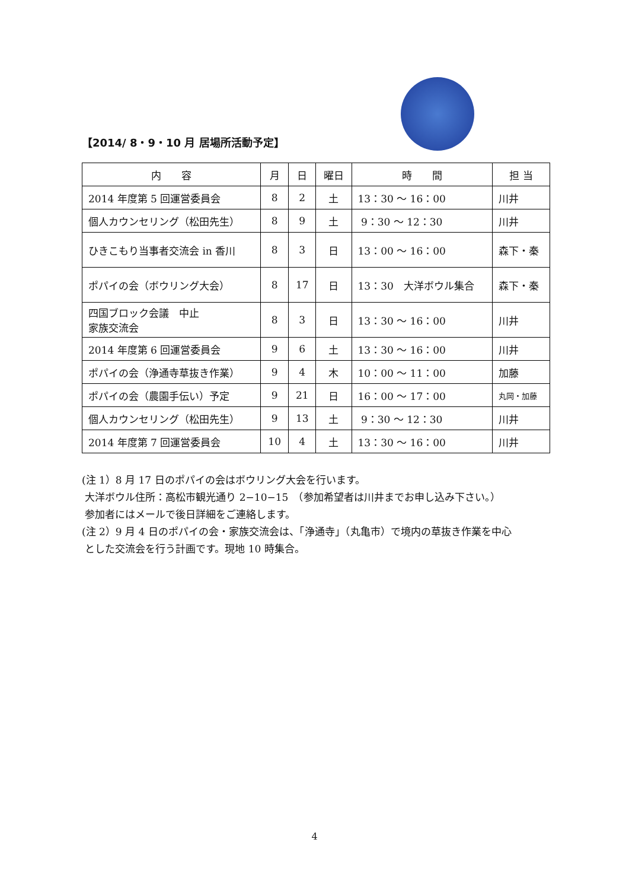【2014/ 8・9・10 月 居場所活動予定】
| 内 容 | 月 | 日 | 曜日 | 時 間 | 担 当 |
| --- | --- | --- | --- | --- | --- |
| 2014 年度第 5 回運営委員会 | 8 | 2 | 土 | 13：30 ～ 16：00 | 川井 |
| 個人カウンセリング（松田先生） | 8 | 9 | 土 | 9：30 ～ 12：30 | 川井 |
| ひきこもり当事者交流会 in 香川 | 8 | 3 | 日 | 13：00 ～ 16：00 | 森下・秦 |
| ポパイの会（ボウリング大会） | 8 | 17 | 日 | 13：30 大洋ボウル集合 | 森下・秦 |
| 四国ブロック会議 中止 家族交流会 | 8 | 3 | 日 | 13：30 ～ 16：00 | 川井 |
| 2014 年度第 6 回運営委員会 | 9 | 6 | 土 | 13：30 ～ 16：00 | 川井 |
| ポパイの会（浄通寺草抜き作業） | 9 | 4 | 木 | 10：00 ～ 11：00 | 加藤 |
| ポパイの会（農園手伝い）予定 | 9 | 21 | 日 | 16：00 ～ 17：00 | 丸岡・加藤 |
| 個人カウンセリング（松田先生） | 9 | 13 | 土 | 9：30 ～ 12：30 | 川井 |
| 2014 年度第 7 回運営委員会 | 10 | 4 | 土 | 13：30 ～ 16：00 | 川井 |
(注 1）8 月 17 日のポパイの会はボウリング大会を行います。
大洋ボウル住所：高松市観光通り 2−10−15　（参加希望者は川井までお申し込み下さい。）
参加者にはメールで後日詳細をご連絡します。
(注 2）9 月 4 日のポパイの会・家族交流会は、「浄通寺」（丸亀市）で境内の草抜き作業を中心
とした交流会を行う計画です。現地 10 時集合。
4